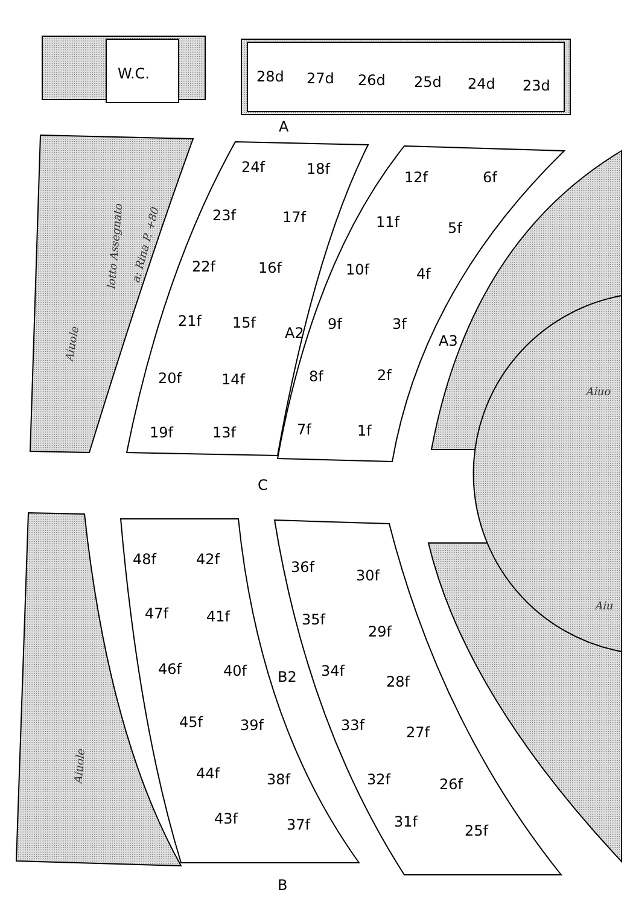W.C.
28d
27d
26d
25d
24d
23d
A
24f
18f
12f
6f
23f
17f
11f
5f
22f
16f
10f
4f
21f
15f
A2
9f
3f
A3
20f
14f
8f
2f
19f
13f
7f
1f
C
48f
42f
36f
30f
47f
41f
35f
29f
46f
40f
B2
34f
28f
45f
39f
33f
27f
44f
38f
32f
26f
43f
37f
31f
25f
B
Aiuole
Aiuole
lotto Assegnato
a: Rina P. +80
Aiuo
Aiu